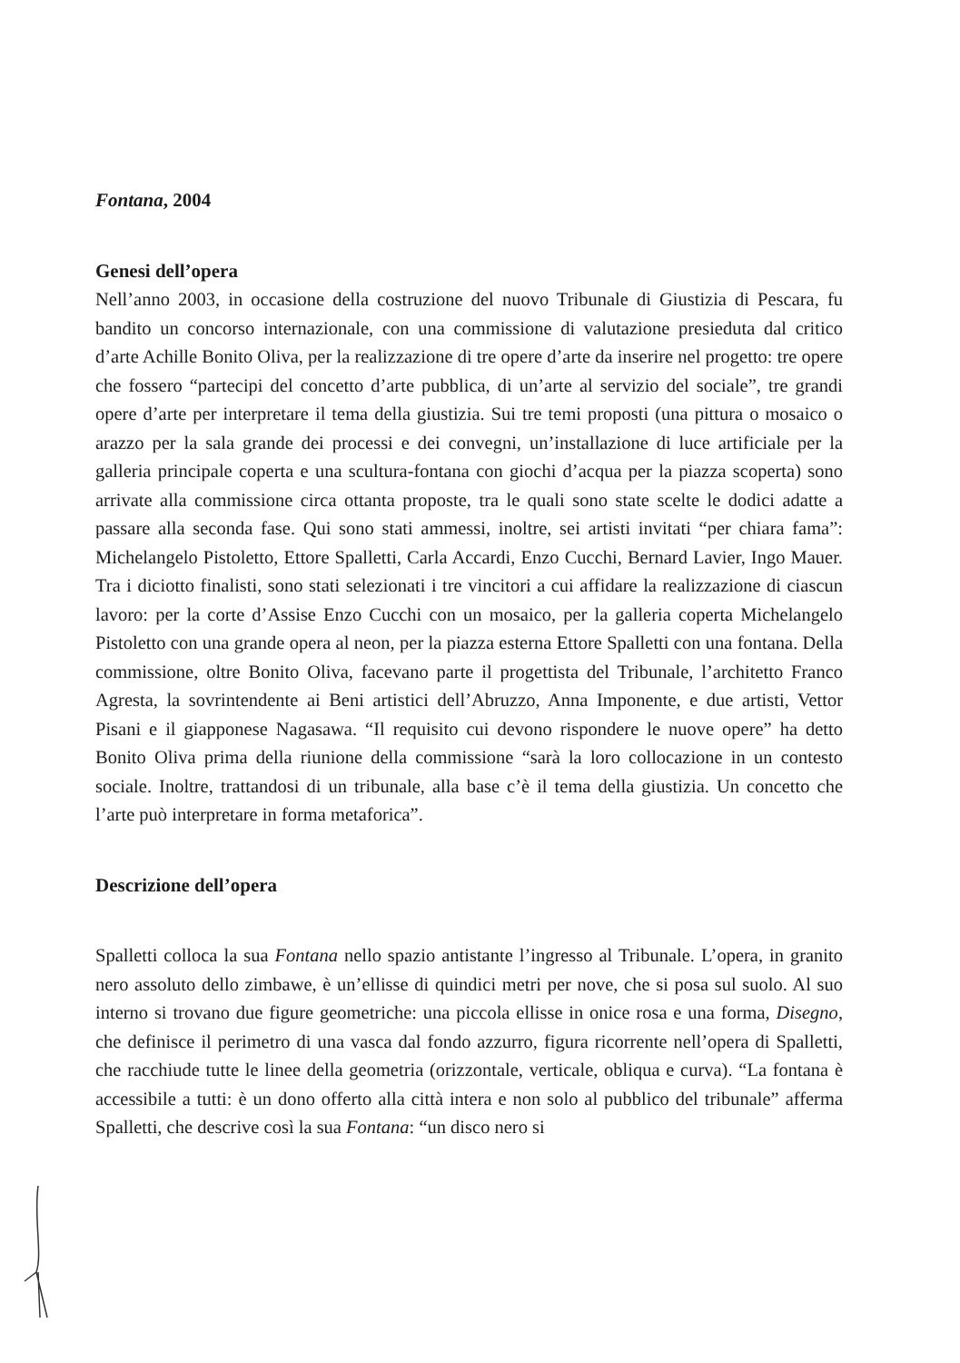Fontana, 2004
Genesi dell’opera
Nell’anno 2003, in occasione della costruzione del nuovo Tribunale di Giustizia di Pescara, fu bandito un concorso internazionale, con una commissione di valutazione presieduta dal critico d’arte Achille Bonito Oliva, per la realizzazione di tre opere d’arte da inserire nel progetto: tre opere che fossero “partecipi del concetto d’arte pubblica, di un’arte al servizio del sociale”, tre grandi opere d’arte per interpretare il tema della giustizia. Sui tre temi proposti (una pittura o mosaico o arazzo per la sala grande dei processi e dei convegni, un’installazione di luce artificiale per la galleria principale coperta e una scultura-fontana con giochi d’acqua per la piazza scoperta) sono arrivate alla commissione circa ottanta proposte, tra le quali sono state scelte le dodici adatte a passare alla seconda fase. Qui sono stati ammessi, inoltre, sei artisti invitati “per chiara fama”: Michelangelo Pistoletto, Ettore Spalletti, Carla Accardi, Enzo Cucchi, Bernard Lavier, Ingo Mauer. Tra i diciotto finalisti, sono stati selezionati i tre vincitori a cui affidare la realizzazione di ciascun lavoro: per la corte d’Assise Enzo Cucchi con un mosaico, per la galleria coperta Michelangelo Pistoletto con una grande opera al neon, per la piazza esterna Ettore Spalletti con una fontana. Della commissione, oltre Bonito Oliva, facevano parte il progettista del Tribunale, l’architetto Franco Agresta, la sovrintendente ai Beni artistici dell’Abruzzo, Anna Imponente, e due artisti, Vettor Pisani e il giapponese Nagasawa. “Il requisito cui devono rispondere le nuove opere” ha detto Bonito Oliva prima della riunione della commissione “sarà la loro collocazione in un contesto sociale. Inoltre, trattandosi di un tribunale, alla base c’è il tema della giustizia. Un concetto che l’arte può interpretare in forma metaforica”.
Descrizione dell’opera
Spalletti colloca la sua Fontana nello spazio antistante l’ingresso al Tribunale. L’opera, in granito nero assoluto dello zimbawe, è un’ellisse di quindici metri per nove, che si posa sul suolo. Al suo interno si trovano due figure geometriche: una piccola ellisse in onice rosa e una forma, Disegno, che definisce il perimetro di una vasca dal fondo azzurro, figura ricorrente nell’opera di Spalletti, che racchiude tutte le linee della geometria (orizzontale, verticale, obliqua e curva). “La fontana è accessibile a tutti: è un dono offerto alla città intera e non solo al pubblico del tribunale” afferma Spalletti, che descrive così la sua Fontana: “un disco nero si